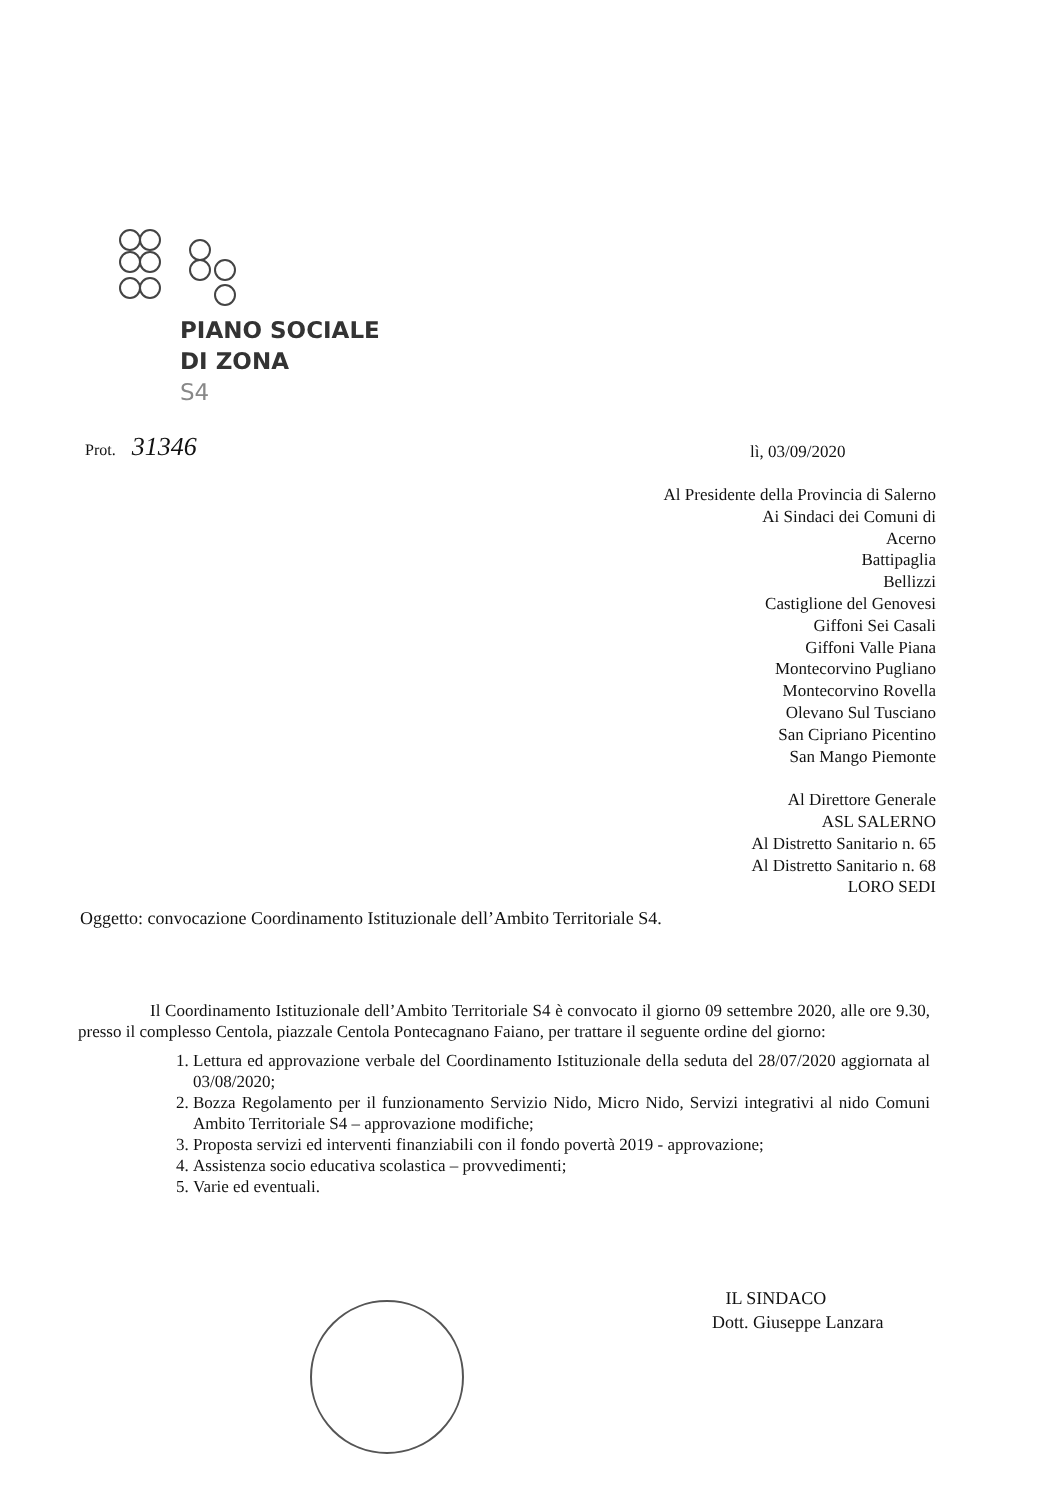PIANO SOCIALE
DI ZONA
S4
Prot. 31346
lì, 03/09/2020
Al Presidente della Provincia di Salerno
Ai Sindaci dei Comuni di
Acerno
Battipaglia
Bellizzi
Castiglione del Genovesi
Giffoni Sei Casali
Giffoni Valle Piana
Montecorvino Pugliano
Montecorvino Rovella
Olevano Sul Tusciano
San Cipriano Picentino
San Mango Piemonte
Al Direttore Generale
ASL SALERNO
Al Distretto Sanitario n. 65
Al Distretto Sanitario n. 68
LORO SEDI
Oggetto: convocazione Coordinamento Istituzionale dell’Ambito Territoriale S4.
Il Coordinamento Istituzionale dell’Ambito Territoriale S4 è convocato il giorno 09 settembre 2020, alle ore 9.30, presso il complesso Centola, piazzale Centola Pontecagnano Faiano, per trattare il seguente ordine del giorno:
1. Lettura ed approvazione verbale del Coordinamento Istituzionale della seduta del 28/07/2020 aggiornata al 03/08/2020;
2. Bozza Regolamento per il funzionamento Servizio Nido, Micro Nido, Servizi integrativi al nido Comuni Ambito Territoriale S4 – approvazione modifiche;
3. Proposta servizi ed interventi finanziabili con il fondo povertà 2019 - approvazione;
4. Assistenza socio educativa scolastica – provvedimenti;
5. Varie ed eventuali.
IL SINDACO
Dott. Giuseppe Lanzara